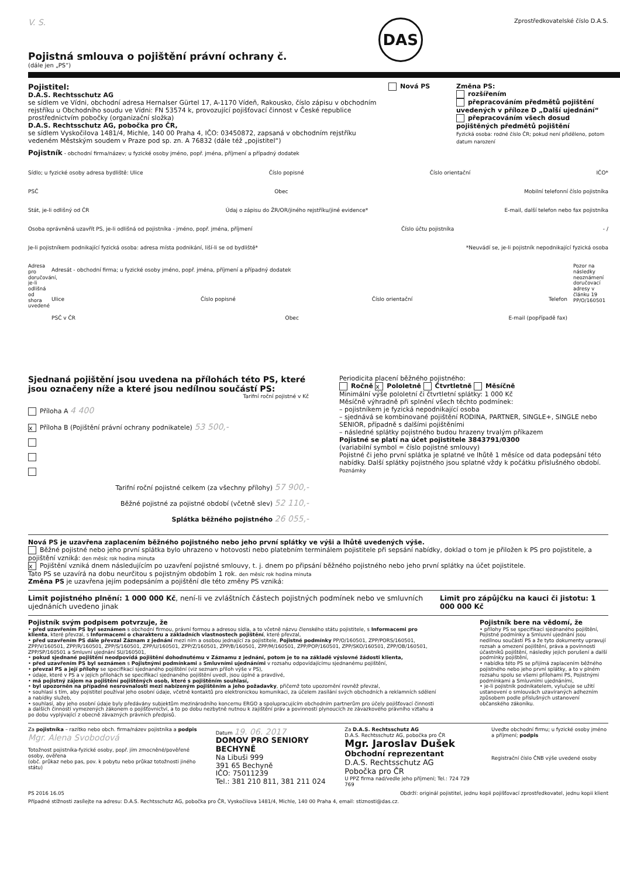V. S.
Pojistná smlouva o pojištění právní ochrany č.
(dále jen „PS“)
DAS
Zprostředkovatelské číslo D.A.S.
Pojistitel:
D.A.S. Rechtsschutz AG
se sídlem ve Vídni, obchodní adresa Hernalser Gürtel 17, A-1170 Vídeň, Rakousko, číslo zápisu v obchodním rejstříku u Obchodního soudu ve Vídni: FN 53574 k, provozující pojišťovací činnost v České republice prostřednictvím pobočky (organizační složka)
D.A.S. Rechtsschutz AG, pobočka pro ČR,
se sídlem Vyskočilova 1481/4, Michle, 140 00 Praha 4, IČO: 03450872, zapsaná v obchodním rejstříku vedeném Městským soudem v Praze pod sp. zn. A 76832 (dále též „pojistitel“)
Nová PS Změna PS:
rozšířením
přepracováním předmětů pojištění uvedených v příloze D „Další ujednání“
přepracováním všech dosud pojištěných předmětů pojištění
Fyzická osoba: rodné číslo ČR; pokud není přiděleno, potom datum narození
Pojistník - obchodní firma/název; u fyzické osoby jméno, popř. jména, příjmení a případný dodatek
Sídlo; u fyzické osoby adresa bydliště: Ulice Číslo popisné Číslo orientační IČO*
PSČ Obec Mobilní telefonní číslo pojistníka
Stát, je-li odlišný od ČR Údaj o zápisu do ŽR/OR/jiného rejstříku/jiné evidence* E-mail, další telefon nebo fax pojistníka
Osoba oprávněná uzavřít PS, je-li odlišná od pojistníka - jméno, popř. jména, příjmení Číslo účtu pojistníka - /
Je-li pojistníkem podnikající fyzická osoba: adresa místa podnikání, liší-li se od bydliště* *Neuvádí se, je-li pojistník nepodnikající fyzická osoba
Adresa pro doručování, je-li odlišná od shora uvedené
Adresát - obchodní firma; u fyzické osoby jméno, popř. jména, příjmení a případný dodatek
Ulice Číslo popisné Číslo orientační Telefon
PSČ v ČR Obec E-mail (popřípadě fax)
Pozor na následky neoznámení doručovací adresy v článku 19 PP/O/160501
Sjednaná pojištění jsou uvedena na přílohách této PS, které jsou označeny níže a které jsou nedílnou součástí PS:
Tarifní roční pojistné v Kč
Příloha A 4 400
x Příloha B (Pojištění právní ochrany podnikatele) 53 500,-
Tarifní roční pojistné celkem (za všechny přílohy) 57 900,-
Běžné pojistné za pojistné období (včetně slev) 52 110,-
Splátka běžného pojistného 26 055,-
Periodicita placení běžného pojistného:
Ročně x Pololetně Čtvrtletně Měsíčně
Minimální výše pololetní či čtvrtletní splátky: 1 000 Kč
Měsíčně výhradně při splnění všech těchto podmínek:
– pojistníkem je fyzická nepodnikající osoba
– sjednává se kombinované pojištění RODINA, PARTNER, SINGLE+, SINGLE nebo SENIOR, případně s dalšími pojištěními
– následné splátky pojistného budou hrazeny trvalým příkazem
Pojistné se platí na účet pojistitele 3843791/0300
(variabilní symbol = číslo pojistné smlouvy)
Pojistné či jeho první splátka je splatné ve lhůtě 1 měsíce od data podepsání této nabídky. Další splátky pojistného jsou splatné vždy k počátku příslušného období.
Poznámky
Nová PS je uzavřena zaplacením běžného pojistného nebo jeho první splátky ve výši a lhůtě uvedených výše.
Běžné pojistné nebo jeho první splátka bylo uhrazeno v hotovosti nebo platebním terminálem pojistitele při sepsání nabídky, doklad o tom je přiložen k PS pro pojistitele, a pojištění vzniká: den měsíc rok hodina minuta
x Pojištění vzniká dnem následujícím po uzavření pojistné smlouvy, t. j. dnem po připsání běžného pojistného nebo jeho první splátky na účet pojistitele.
Tato PS se uzavírá na dobu neurčitou s pojistným obdobím 1 rok. den měsíc rok hodina minuta
Změna PS je uzavřena jejím podepsáním a pojištění dle této změny PS vzniká:
Limit pojistného plnění: 1 000 000 Kč, není-li ve zvláštních částech pojistných podmínek nebo ve smluvních ujednáních uvedeno jinak
Limit pro zápůjčku na kauci či jistotu: 1 000 000 Kč
Pojistník svým podpisem potvrzuje, že
• před uzavřením PS byl seznámen s obchodní firmou, právní formou a adresou sídla, a to včetně názvu členského státu pojistitele, s Informacemi pro klienta, které převzal, s Informacemi o charakteru a základních vlastnostech pojištění, které převzal,
• před uzavřením PS dále převzal Záznam z jednání mezi ním a osobou jednající za pojistitele, Pojistné podmínky PP/O/160501, ZPP/PORS/160501, ZPP/V/160501, ZPP/R/160501, ZPP/S/160501, ZPP/U/160501, ZPP/Z/160501, ZPP/B/160501, ZPP/M/160501, ZPP/POP/160501, ZPP/SKO/160501, ZPP/OB/160501, ZPP/SP/160501 a Smluvní ujednání SU/160501,
• pokud sjednané pojištění neodpovídá pojištění dohodnutému v Záznamu z jednání, potom je to na základě výslovné žádosti klienta,
• před uzavřením PS byl seznámen s Pojistnými podmínkami a Smluvními ujednáními v rozsahu odpovídajícímu sjednanému pojištění,
• převzal PS a její přílohy se specifikací sjednaného pojištění (viz seznam příloh výše v PS),
• údaje, které v PS a v jejích přílohách se specifikací sjednaného pojištění uvedl, jsou úplné a pravdivé,
• má pojistný zájem na pojištění pojištěných osob, které s pojištěním souhlasí,
• byl upozorněn na případné nesrovnalosti mezi nabízeným pojištěním a jeho požadavky, přičemž toto upozornění rovněž převzal,
• souhlasí s tím, aby pojistitel používal jeho osobní údaje, včetně kontaktů pro elektronickou komunikaci, za účelem zasílání svých obchodních a reklamních sdělení a nabídky služeb,
• souhlasí, aby jeho osobní údaje byly předávány subjektům mezinárodního koncernu ERGO a spolupracujícím obchodním partnerům pro účely pojišťovací činnosti a dalších činností vymezených zákonem o pojišťovnictví, a to po dobu nezbytně nutnou k zajištění práv a povinností plynoucích ze závazkového právního vztahu a po dobu vyplývající z obecně závazných právních předpisů.
Pojistník bere na vědomí, že
• přílohy PS se specifikací sjednaného pojištění, Pojistné podmínky a Smluvní ujednání jsou nedílnou součástí PS a že tyto dokumenty upravují rozsah a omezení pojištění, práva a povinnosti účastníků pojištění, následky jejich porušení a další podmínky pojištění,
• nabídka této PS se přijímá zaplacením běžného pojistného nebo jeho první splátky, a to v plném rozsahu spolu se všemi přílohami PS, Pojistnými podmínkami a Smluvními ujednáními,
• je-li pojistník podnikatelem, vylučuje se užití ustanovení o smlouvách uzavíraných adhezním způsobem podle příslušných ustanovení občanského zákoníku.
Za pojistníka – razítko nebo obch. firma/název pojistníka a podpis
Mgr. Alena Svobodová
Totožnost pojistníka-fyzické osoby, popř. jím zmocněné/pověřené osoby, ověřena
(obč. průkaz nebo pas, pov. k pobytu nebo průkaz totožnosti jiného státu)
Datum 19. 06. 2017
DOMOV PRO SENIORY BECHYNĚ
Na Libuši 999
391 65 Bechyně
IČO: 75011239
Tel.: 381 210 811, 381 211 024
Za D.A.S. Rechtsschutz AG
D.A.S. Rechtsschutz AG, pobočka pro ČR
Mgr. Jaroslav Dušek
Obchodní reprezentant
D.A.S. Rechtsschutz AG
Pobočka pro ČR
U PPZ firma nad/vedle jeho příjmení; Tel.: 724 729 769
Uveďte obchodní firmu; u fyzické osoby jméno a příjmení; podpis
Registrační číslo ČNB výše uvedené osoby
PS 2016 16.05 Obdrží: originál pojistitel, jednu kopii pojišťovací zprostředkovatel, jednu kopii klient
Případné stížnosti zasílejte na adresu: D.A.S. Rechtsschutz AG, pobočka pro ČR, Vyskočilova 1481/4, Michle, 140 00 Praha 4, email: stiznosti@das.cz.